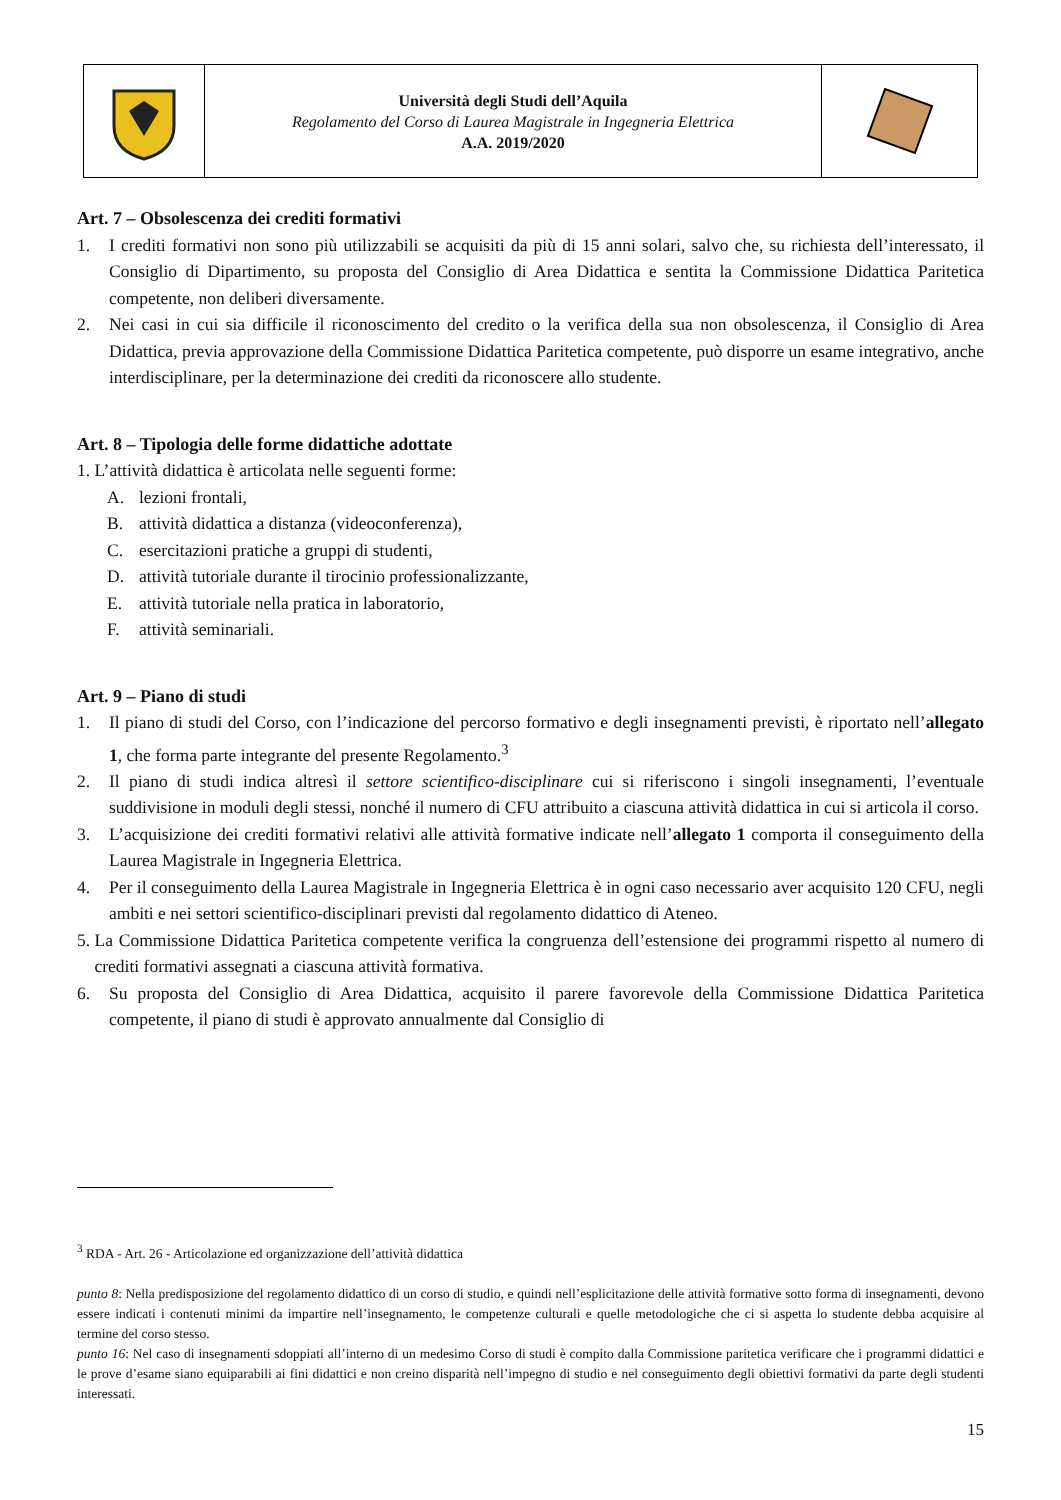Università degli Studi dell’Aquila
Regolamento del Corso di Laurea Magistrale in Ingegneria Elettrica
A.A. 2019/2020
Art. 7 – Obsolescenza dei crediti formativi
1. I crediti formativi non sono più utilizzabili se acquisiti da più di 15 anni solari, salvo che, su richiesta dell’interessato, il Consiglio di Dipartimento, su proposta del Consiglio di Area Didattica e sentita la Commissione Didattica Paritetica competente, non deliberi diversamente.
2. Nei casi in cui sia difficile il riconoscimento del credito o la verifica della sua non obsolescenza, il Consiglio di Area Didattica, previa approvazione della Commissione Didattica Paritetica competente, può disporre un esame integrativo, anche interdisciplinare, per la determinazione dei crediti da riconoscere allo studente.
Art. 8 – Tipologia delle forme didattiche adottate
1. L’attività didattica è articolata nelle seguenti forme:
A. lezioni frontali,
B. attività didattica a distanza (videoconferenza),
C. esercitazioni pratiche a gruppi di studenti,
D. attività tutoriale durante il tirocinio professionalizzante,
E. attività tutoriale nella pratica in laboratorio,
F. attività seminariali.
Art. 9 – Piano di studi
1. Il piano di studi del Corso, con l’indicazione del percorso formativo e degli insegnamenti previsti, è riportato nell’allegato 1, che forma parte integrante del presente Regolamento.<sup>3</sup>
2. Il piano di studi indica altresì il settore scientifico-disciplinare cui si riferiscono i singoli insegnamenti, l’eventuale suddivisione in moduli degli stessi, nonché il numero di CFU attribuito a ciascuna attività didattica in cui si articola il corso.
3. L’acquisizione dei crediti formativi relativi alle attività formative indicate nell’allegato 1 comporta il conseguimento della Laurea Magistrale in Ingegneria Elettrica.
4. Per il conseguimento della Laurea Magistrale in Ingegneria Elettrica è in ogni caso necessario aver acquisito 120 CFU, negli ambiti e nei settori scientifico-disciplinari previsti dal regolamento didattico di Ateneo.
5. La Commissione Didattica Paritetica competente verifica la congruenza dell’estensione dei programmi rispetto al numero di crediti formativi assegnati a ciascuna attività formativa.
6. Su proposta del Consiglio di Area Didattica, acquisito il parere favorevole della Commissione Didattica Paritetica competente, il piano di studi è approvato annualmente dal Consiglio di
<sup>3</sup> RDA - Art. 26 - Articolazione ed organizzazione dell’attività didattica
punto 8: Nella predisposizione del regolamento didattico di un corso di studio, e quindi nell’esplicitazione delle attività formative sotto forma di insegnamenti, devono essere indicati i contenuti minimi da impartire nell’insegnamento, le competenze culturali e quelle metodologiche che ci si aspetta lo studente debba acquisire al termine del corso stesso.
punto 16: Nel caso di insegnamenti sdoppiati all’interno di un medesimo Corso di studi è compito dalla Commissione paritetica verificare che i programmi didattici e le prove d’esame siano equiparabili ai fini didattici e non creino disparità nell’impegno di studio e nel conseguimento degli obiettivi formativi da parte degli studenti interessati.
15